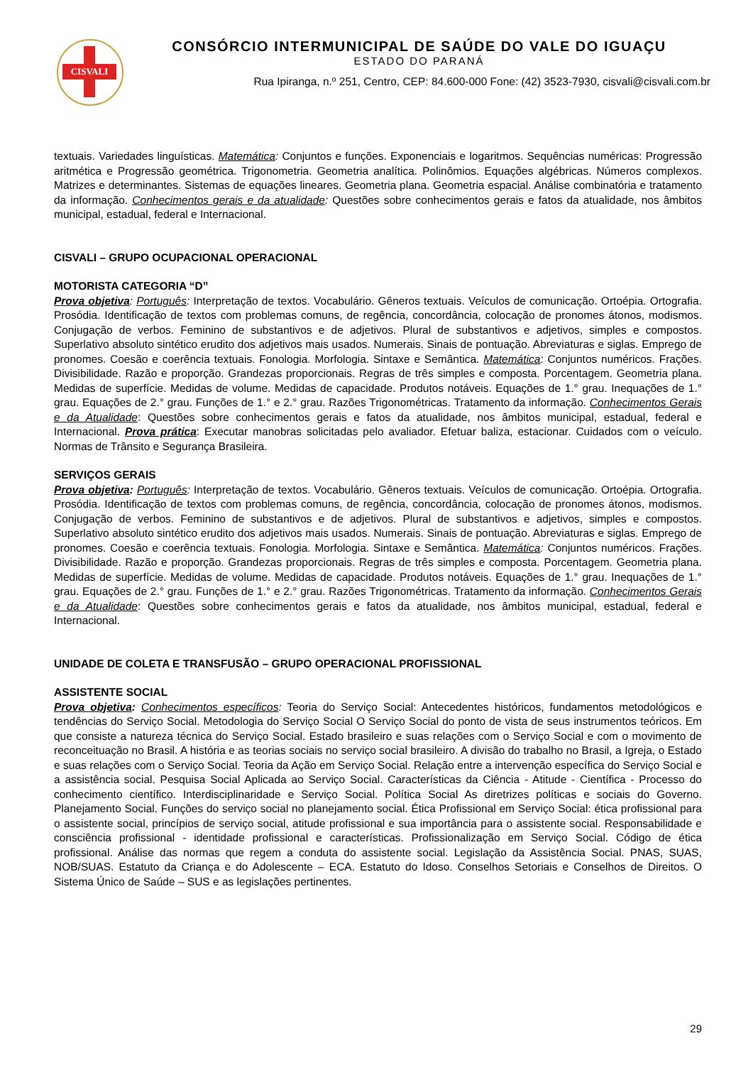CISVALI
CONSÓRCIO INTERMUNICIPAL DE SAÚDE DO VALE DO IGUAÇU
ESTADO DO PARANÁ
Rua Ipiranga, n.º 251, Centro, CEP: 84.600-000 Fone: (42) 3523-7930, cisvali@cisvali.com.br
textuais. Variedades linguísticas. Matemática: Conjuntos e funções. Exponenciais e logaritmos. Sequências numéricas: Progressão aritmética e Progressão geométrica. Trigonometria. Geometria analítica. Polinômios. Equações algébricas. Números complexos. Matrizes e determinantes. Sistemas de equações lineares. Geometria plana. Geometria espacial. Análise combinatória e tratamento da informação. Conhecimentos gerais e da atualidade: Questões sobre conhecimentos gerais e fatos da atualidade, nos âmbitos municipal, estadual, federal e Internacional.
CISVALI – GRUPO OCUPACIONAL OPERACIONAL
MOTORISTA CATEGORIA “D”
Prova objetiva: Português: Interpretação de textos. Vocabulário. Gêneros textuais. Veículos de comunicação. Ortoépia. Ortografia. Prosódia. Identificação de textos com problemas comuns, de regência, concordância, colocação de pronomes átonos, modismos. Conjugação de verbos. Feminino de substantivos e de adjetivos. Plural de substantivos e adjetivos, simples e compostos. Superlativo absoluto sintético erudito dos adjetivos mais usados. Numerais. Sinais de pontuação. Abreviaturas e siglas. Emprego de pronomes. Coesão e coerência textuais. Fonologia. Morfologia. Sintaxe e Semântica. Matemática: Conjuntos numéricos. Frações. Divisibilidade. Razão e proporção. Grandezas proporcionais. Regras de três simples e composta. Porcentagem. Geometria plana. Medidas de superfície. Medidas de volume. Medidas de capacidade. Produtos notáveis. Equações de 1.° grau. Inequações de 1.° grau. Equações de 2.° grau. Funções de 1.° e 2.° grau. Razões Trigonométricas. Tratamento da informação. Conhecimentos Gerais e da Atualidade: Questões sobre conhecimentos gerais e fatos da atualidade, nos âmbitos municipal, estadual, federal e Internacional. Prova prática: Executar manobras solicitadas pelo avaliador. Efetuar baliza, estacionar. Cuidados com o veículo. Normas de Trânsito e Segurança Brasileira.
SERVIÇOS GERAIS
Prova objetiva: Português: Interpretação de textos. Vocabulário. Gêneros textuais. Veículos de comunicação. Ortoépia. Ortografia. Prosódia. Identificação de textos com problemas comuns, de regência, concordância, colocação de pronomes átonos, modismos. Conjugação de verbos. Feminino de substantivos e de adjetivos. Plural de substantivos e adjetivos, simples e compostos. Superlativo absoluto sintético erudito dos adjetivos mais usados. Numerais. Sinais de pontuação. Abreviaturas e siglas. Emprego de pronomes. Coesão e coerência textuais. Fonologia. Morfologia. Sintaxe e Semântica. Matemática: Conjuntos numéricos. Frações. Divisibilidade. Razão e proporção. Grandezas proporcionais. Regras de três simples e composta. Porcentagem. Geometria plana. Medidas de superfície. Medidas de volume. Medidas de capacidade. Produtos notáveis. Equações de 1.° grau. Inequações de 1.° grau. Equações de 2.° grau. Funções de 1.° e 2.° grau. Razões Trigonométricas. Tratamento da informação. Conhecimentos Gerais e da Atualidade: Questões sobre conhecimentos gerais e fatos da atualidade, nos âmbitos municipal, estadual, federal e Internacional.
UNIDADE DE COLETA E TRANSFUSÃO – GRUPO OPERACIONAL PROFISSIONAL
ASSISTENTE SOCIAL
Prova objetiva: Conhecimentos específicos: Teoria do Serviço Social: Antecedentes históricos, fundamentos metodológicos e tendências do Serviço Social. Metodologia do Serviço Social O Serviço Social do ponto de vista de seus instrumentos teóricos. Em que consiste a natureza técnica do Serviço Social. Estado brasileiro e suas relações com o Serviço Social e com o movimento de reconceituação no Brasil. A história e as teorias sociais no serviço social brasileiro. A divisão do trabalho no Brasil, a Igreja, o Estado e suas relações com o Serviço Social. Teoria da Ação em Serviço Social. Relação entre a intervenção específica do Serviço Social e a assistência social. Pesquisa Social Aplicada ao Serviço Social. Características da Ciência - Atitude - Científica - Processo do conhecimento científico. Interdisciplinaridade e Serviço Social. Política Social As diretrizes políticas e sociais do Governo. Planejamento Social. Funções do serviço social no planejamento social. Ética Profissional em Serviço Social: ética profissional para o assistente social, princípios de serviço social, atitude profissional e sua importância para o assistente social. Responsabilidade e consciência profissional - identidade profissional e características. Profissionalização em Serviço Social. Código de ética profissional. Análise das normas que regem a conduta do assistente social. Legislação da Assistência Social. PNAS, SUAS, NOB/SUAS. Estatuto da Criança e do Adolescente – ECA. Estatuto do Idoso. Conselhos Setoriais e Conselhos de Direitos. O Sistema Único de Saúde – SUS e as legislações pertinentes.
29